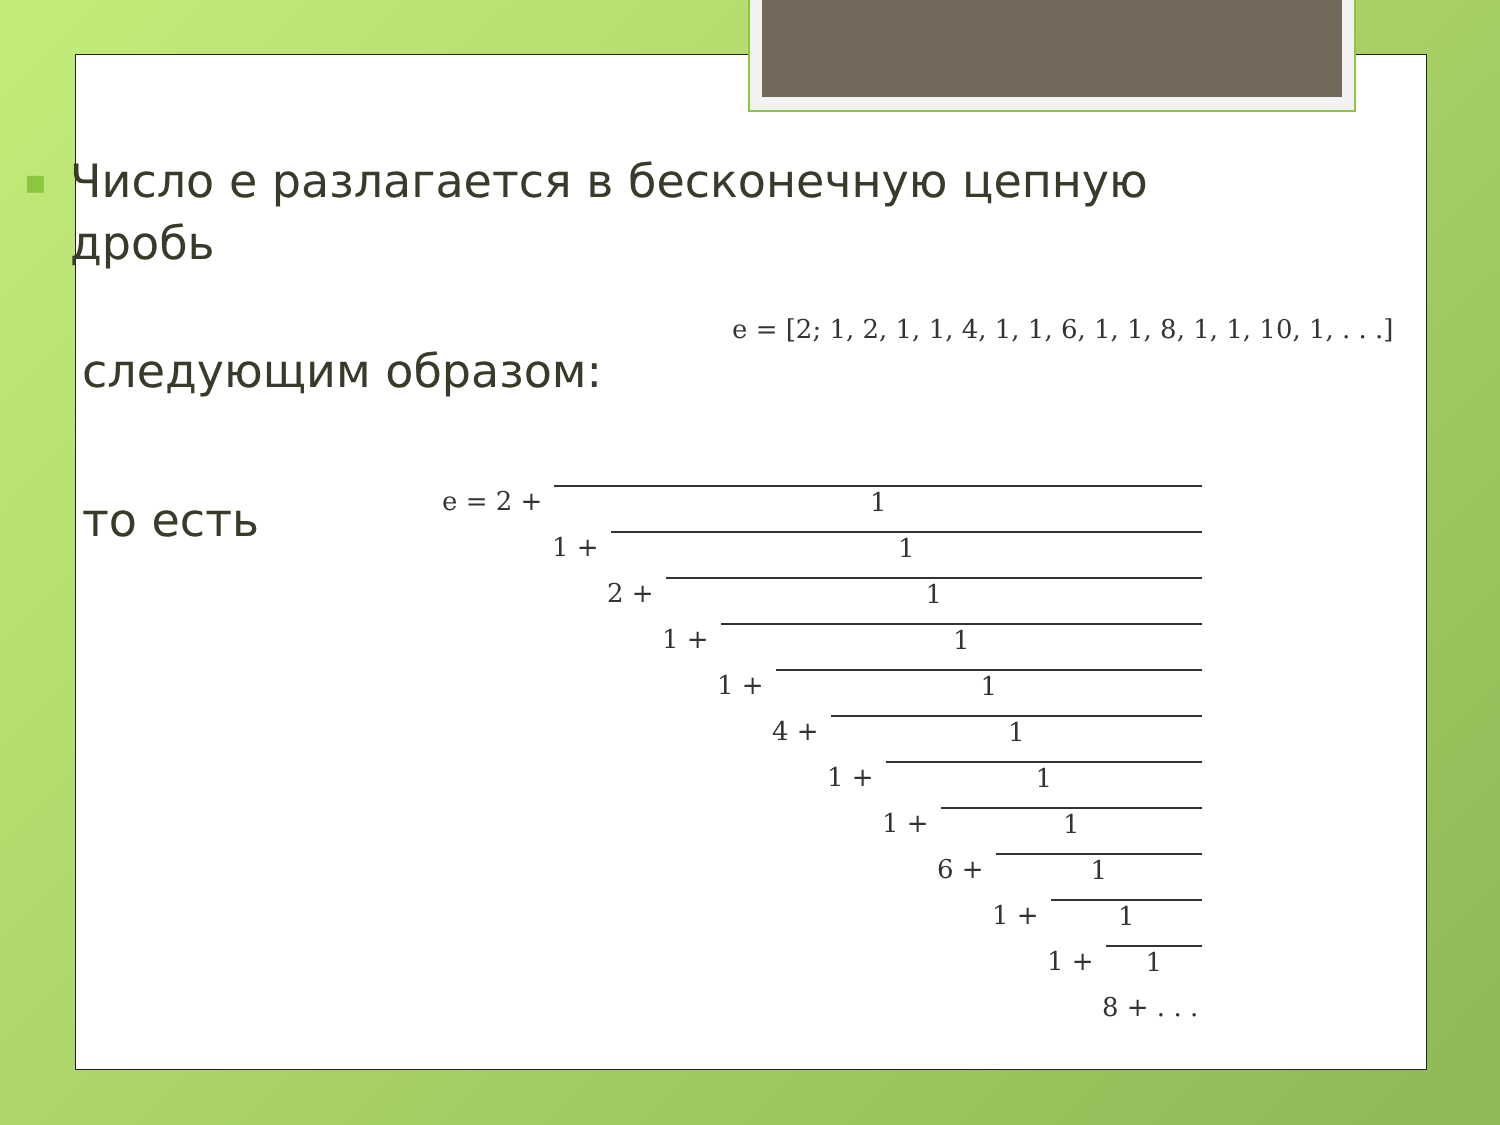■
Число е разлагается в бесконечную цепную дробь
следующим образом:
e = [2; 1, 2, 1, 1, 4, 1, 1, 6, 1, 1, 8, 1, 1, 10, 1, . . .]
то есть
e = 2 + 1
1 + 1
2 + 1
1 + 1
1 + 1
4 + 1
1 + 1
1 + 1
6 + 1
1 + 1
1 + 1
8 + . . .